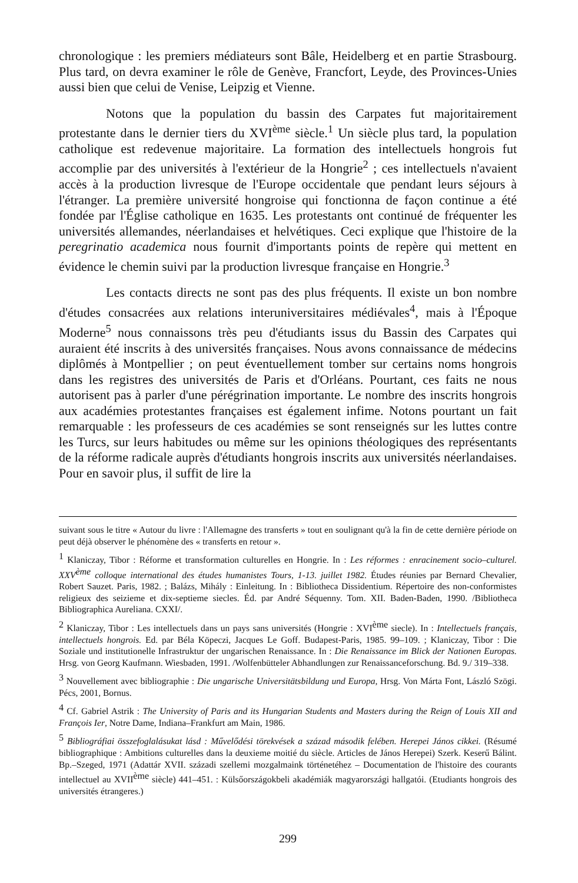chronologique : les premiers médiateurs sont Bâle, Heidelberg et en partie Strasbourg. Plus tard, on devra examiner le rôle de Genève, Francfort, Leyde, des Provinces-Unies aussi bien que celui de Venise, Leipzig et Vienne.
Notons que la population du bassin des Carpates fut majoritairement protestante dans le dernier tiers du XVI<sup>ème</sup> siècle.<sup>1</sup> Un siècle plus tard, la population catholique est redevenue majoritaire. La formation des intellectuels hongrois fut accomplie par des universités à l'extérieur de la Hongrie<sup>2</sup> ; ces intellectuels n'avaient accès à la production livresque de l'Europe occidentale que pendant leurs séjours à l'étranger. La première université hongroise qui fonctionna de façon continue a été fondée par l'Église catholique en 1635. Les protestants ont continué de fréquenter les universités allemandes, néerlandaises et helvétiques. Ceci explique que l'histoire de la peregrinatio academica nous fournit d'importants points de repère qui mettent en évidence le chemin suivi par la production livresque française en Hongrie.<sup>3</sup>
Les contacts directs ne sont pas des plus fréquents. Il existe un bon nombre d'études consacrées aux relations interuniversitaires médiévales<sup>4</sup>, mais à l'Époque Moderne<sup>5</sup> nous connaissons très peu d'étudiants issus du Bassin des Carpates qui auraient été inscrits à des universités françaises. Nous avons connaissance de médecins diplômés à Montpellier ; on peut éventuellement tomber sur certains noms hongrois dans les registres des universités de Paris et d'Orléans. Pourtant, ces faits ne nous autorisent pas à parler d'une pérégrination importante. Le nombre des inscrits hongrois aux académies protestantes françaises est également infime. Notons pourtant un fait remarquable : les professeurs de ces académies se sont renseignés sur les luttes contre les Turcs, sur leurs habitudes ou même sur les opinions théologiques des représentants de la réforme radicale auprès d'étudiants hongrois inscrits aux universités néerlandaises. Pour en savoir plus, il suffit de lire la
suivant sous le titre « Autour du livre : l'Allemagne des transferts » tout en soulignant qu'à la fin de cette dernière période on peut déjà observer le phénomène des « transferts en retour ».
<sup>1</sup> Klaniczay, Tibor : Réforme et transformation culturelles en Hongrie. In : Les réformes : enracinement socio–culturel. XXV<sup>ème</sup> colloque international des études humanistes Tours, 1-13. juillet 1982. Études réunies par Bernard Chevalier, Robert Sauzet. Paris, 1982. ; Balázs, Mihály : Einleitung. In : Bibliotheca Dissidentium. Répertoire des non-conformistes religieux des seizieme et dix-septieme siecles. Éd. par André Séquenny. Tom. XII. Baden-Baden, 1990. /Bibliotheca Bibliographica Aureliana. CXXI/.
<sup>2</sup> Klaniczay, Tibor : Les intellectuels dans un pays sans universités (Hongrie : XVI<sup>ème</sup> siecle). In : Intellectuels français, intellectuels hongrois. Ed. par Béla Köpeczi, Jacques Le Goff. Budapest-Paris, 1985. 99–109. ; Klaniczay, Tibor : Die Soziale und institutionelle Infrastruktur der ungarischen Renaissance. In : Die Renaissance im Blick der Nationen Europas. Hrsg. von Georg Kaufmann. Wiesbaden, 1991. /Wolfenbütteler Abhandlungen zur Renaissanceforschung. Bd. 9./ 319–338.
<sup>3</sup> Nouvellement avec bibliographie : Die ungarische Universitätsbildung und Europa, Hrsg. Von Márta Font, László Szögi. Pécs, 2001, Bornus.
<sup>4</sup> Cf. Gabriel Astrik : The University of Paris and its Hungarian Students and Masters during the Reign of Louis XII and François Ier, Notre Dame, Indiana–Frankfurt am Main, 1986.
<sup>5</sup> Bibliográfiai összefoglalásukat lásd : Művelődési törekvések a század második felében. Herepei János cikkei. (Résumé bibliographique : Ambitions culturelles dans la deuxieme moitié du siècle. Articles de János Herepei) Szerk. Keserű Bálint. Bp.–Szeged, 1971 (Adattár XVII. századi szellemi mozgalmaink történetéhez – Documentation de l'histoire des courants intellectuel au XVII<sup>ème</sup> siècle) 441–451. : Külsőországokbeli akadémiák magyarországi hallgatói. (Etudiants hongrois des universités étrangeres.)
299